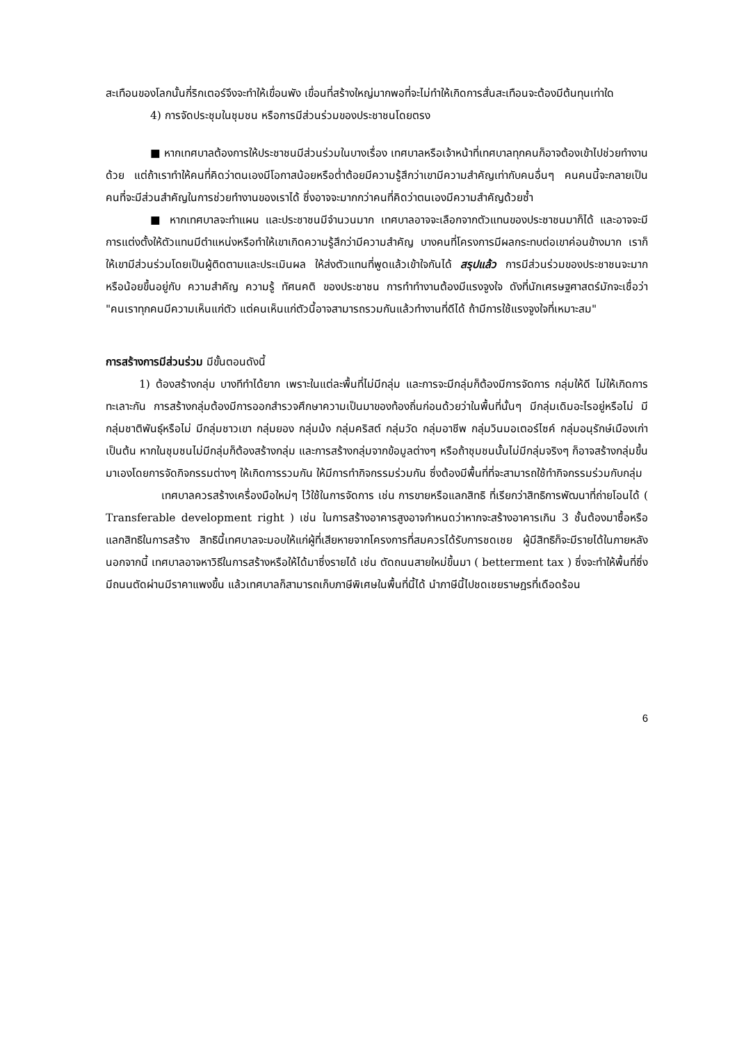สะเทือนของโลกนั้นกี่ริกเตอร์จึงจะทำให้เขื่อนพัง เขื่อนที่สร้างใหญ่มากพอที่จะไม่ทำให้เกิดการสั่นสะเทือนจะต้องมีต้นทุนเท่าใด
4) การจัดประชุมในชุมชน หรือการมีส่วนร่วมของประชาชนโดยตรง
■ หากเทศบาลต้องการให้ประชาชนมีส่วนร่วมในบางเรื่อง เทศบาลหรือเจ้าหน้าที่เทศบาลทุกคนก็อาจต้องเข้าไปช่วยทำงานด้วย แต่ถ้าเราทำให้คนที่คิดว่าตนเองมีโอกาสน้อยหรือต่ำต้อยมีความรู้สึกว่าเขามีความสำคัญเท่ากับคนอื่นๆ คนคนนี้จะกลายเป็นคนที่จะมีส่วนสำคัญในการช่วยทำงานของเราได้ ซึ่งอาจจะมากกว่าคนที่คิดว่าตนเองมีความสำคัญด้วยซ้ำ
■ หากเทศบาลจะทำแผน และประชาชนมีจำนวนมาก เทศบาลอาจจะเลือกจากตัวแทนของประชาชนมาก็ได้ และอาจจะมีการแต่งตั้งให้ตัวแทนมีตำแหน่งหรือทำให้เขาเกิดความรู้สึกว่ามีความสำคัญ บางคนที่โครงการมีผลกระทบต่อเขาค่อนข้างมาก เราก็ให้เขามีส่วนร่วมโดยเป็นผู้ติดตามและประเมินผล ให้ส่งตัวแทนที่พูดแล้วเข้าใจกันได้ สรุปแล้ว การมีส่วนร่วมของประชาชนจะมากหรือน้อยขึ้นอยู่กับ ความสำคัญ ความรู้ ทัศนคติ ของประชาชน การทำทำงานต้องมีแรงจูงใจ ดังที่นักเศรษฐศาสตร์มักจะเชื่อว่า "คนเราทุกคนมีความเห็นแก่ตัว แต่คนเห็นแก่ตัวนี้อาจสามารถรวมกันแล้วทำงานที่ดีได้ ถ้ามีการใช้แรงจูงใจที่เหมาะสม"
การสร้างการมีส่วนร่วม มีขั้นตอนดังนี้
1) ต้องสร้างกลุ่ม บางทีทำได้ยาก เพราะในแต่ละพื้นที่ไม่มีกลุ่ม และการจะมีกลุ่มก็ต้องมีการจัดการ กลุ่มให้ดี ไม่ให้เกิดการทะเลาะกัน การสร้างกลุ่มต้องมีการออกสำรวจศึกษาความเป็นมาของท้องถิ่นก่อนด้วยว่าในพื้นที่นั้นๆ มีกลุ่มเดิมอะไรอยู่หรือไม่ มีกลุ่มชาติพันธุ์หรือไม่ มีกลุ่มชาวเขา กลุ่มยอง กลุ่มม้ง กลุ่มคริสต์ กลุ่มวัด กลุ่มอาชีพ กลุ่มวินมอเตอร์ไซค์ กลุ่มอนุรักษ์เมืองเก่า เป็นต้น หากในชุมชนไม่มีกลุ่มก็ต้องสร้างกลุ่ม และการสร้างกลุ่มจากข้อมูลต่างๆ หรือถ้าชุมชนนั้นไม่มีกลุ่มจริงๆ ก็อาจสร้างกลุ่มขึ้นมาเองโดยการจัดกิจกรรมต่างๆ ให้เกิดการรวมกัน ให้มีการทำกิจกรรมร่วมกัน ซึ่งต้องมีพื้นที่ที่จะสามารถใช้ทำกิจกรรมร่วมกับกลุ่ม
เทศบาลควรสร้างเครื่องมือใหม่ๆ ไว้ใช้ในการจัดการ เช่น การขายหรือแลกสิทธิ ที่เรียกว่าสิทธิการพัฒนาที่ถ่ายโอนได้ ( Transferable development right ) เช่น ในการสร้างอาคารสูงอาจกำหนดว่าหากจะสร้างอาคารเกิน 3 ชั้นต้องมาซื้อหรือแลกสิทธิในการสร้าง สิทธินี้เทศบาลจะมอบให้แก่ผู้ที่เสียหายจากโครงการที่สมควรได้รับการชดเชย ผู้มีสิทธิก็จะมีรายได้ในภายหลัง นอกจากนี้ เทศบาลอาจหาวิธีในการสร้างหรือให้ได้มาซึ่งรายได้ เช่น ตัดถนนสายใหม่ขึ้นมา ( betterment tax ) ซึ่งจะทำให้พื้นที่ซึ่งมีถนนตัดผ่านมีราคาแพงขึ้น แล้วเทศบาลก็สามารถเก็บภาษีพิเศษในพื้นที่นี้ได้ นำภาษีนี้ไปชดเชยราษฎรที่เดือดร้อน
6